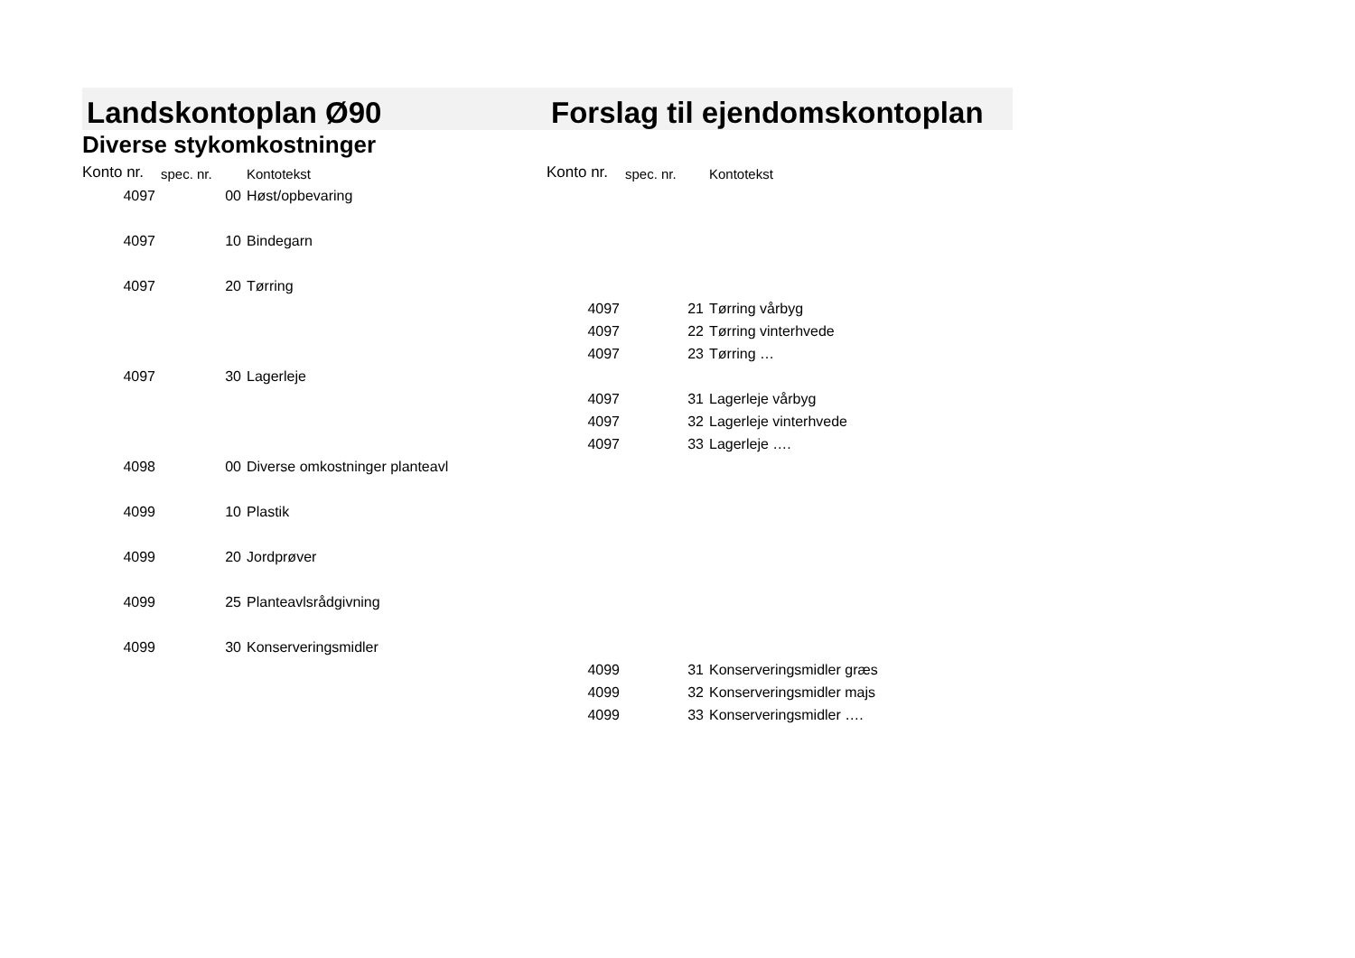| Landskontoplan Ø90 | | | Forslag til ejendomskontoplan | | |
| --- | --- | --- | --- | --- | --- |
| Diverse stykomkostninger | | | | | |
| Konto nr. | spec. nr. | Kontotekst | Konto nr. | spec. nr. | Kontotekst |
| 4097 | 00 | Høst/opbevaring | | | |
| 4097 | 10 | Bindegarn | | | |
| 4097 | 20 | Tørring | | | |
| | | | 4097 | 21 | Tørring vårbyg |
| | | | 4097 | 22 | Tørring vinterhvede |
| | | | 4097 | 23 | Tørring … |
| 4097 | 30 | Lagerleje | | | |
| | | | 4097 | 31 | Lagerleje vårbyg |
| | | | 4097 | 32 | Lagerleje vinterhvede |
| | | | 4097 | 33 | Lagerleje …. |
| 4098 | 00 | Diverse omkostninger planteavl | | | |
| 4099 | 10 | Plastik | | | |
| 4099 | 20 | Jordprøver | | | |
| 4099 | 25 | Planteavlsrådgivning | | | |
| 4099 | 30 | Konserveringsmidler | | | |
| | | | 4099 | 31 | Konserveringsmidler græs |
| | | | 4099 | 32 | Konserveringsmidler majs |
| | | | 4099 | 33 | Konserveringsmidler …. |